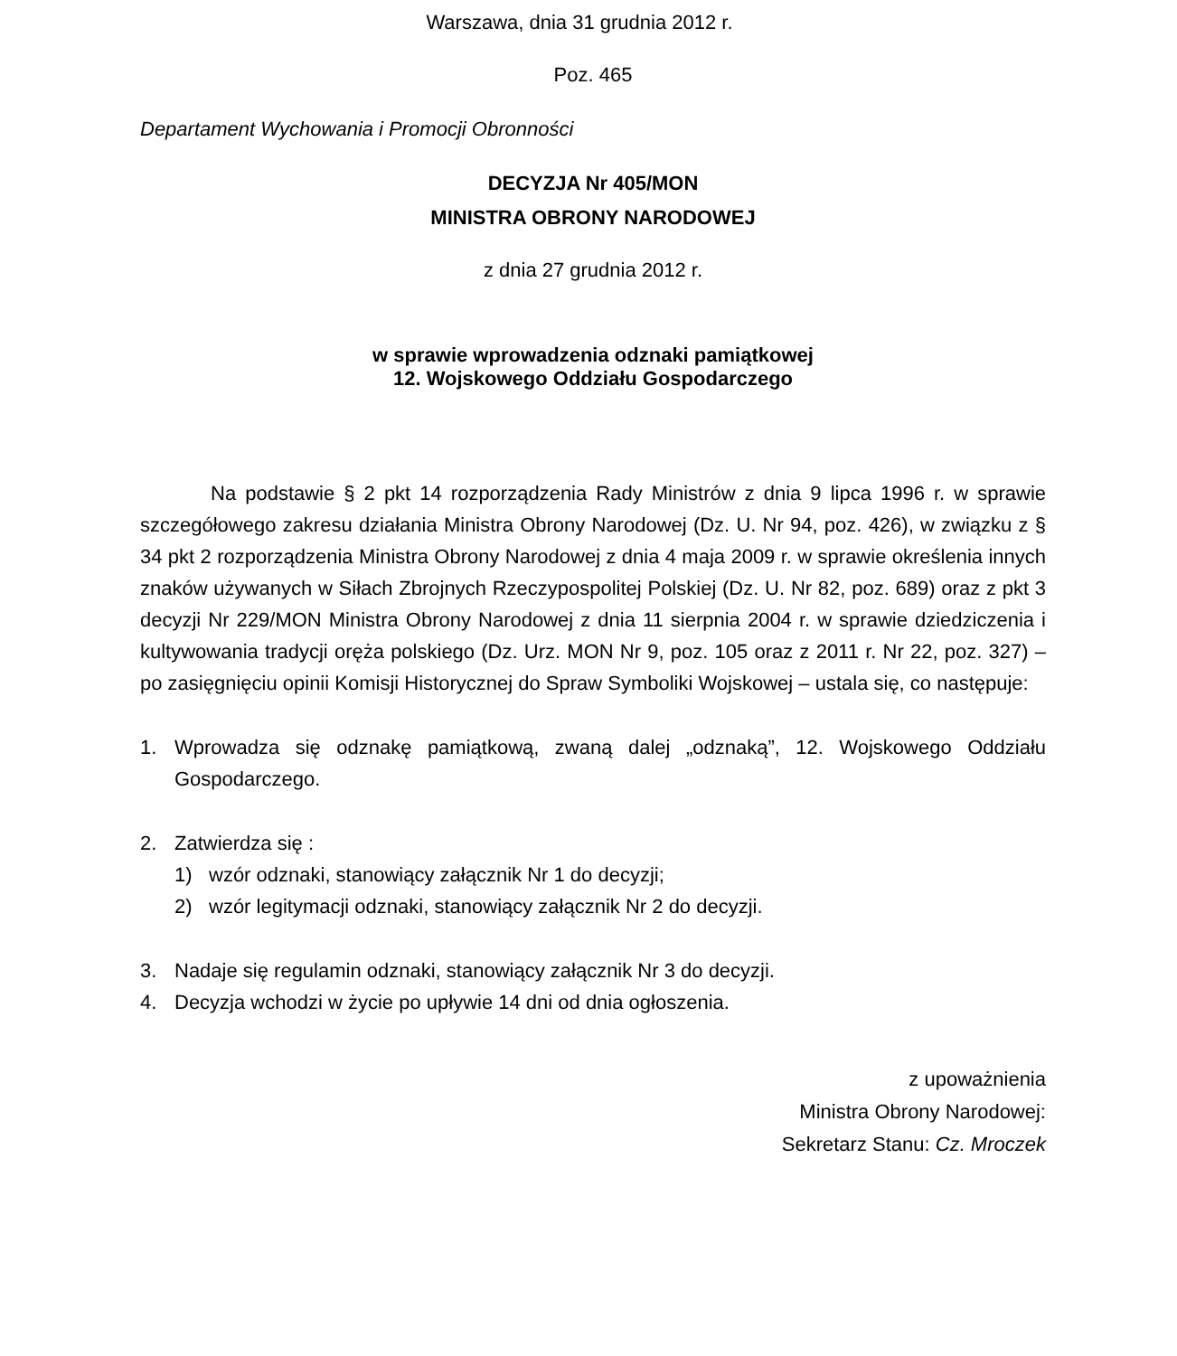Warszawa, dnia 31 grudnia 2012 r.
Poz. 465
Departament Wychowania i Promocji Obronności
DECYZJA Nr 405/MON
MINISTRA OBRONY NARODOWEJ
z dnia 27 grudnia 2012 r.
w sprawie wprowadzenia odznaki pamiątkowej
12. Wojskowego Oddziału Gospodarczego
Na podstawie § 2 pkt 14 rozporządzenia Rady Ministrów z dnia 9 lipca 1996 r. w sprawie szczegółowego zakresu działania Ministra Obrony Narodowej (Dz. U. Nr 94, poz. 426), w związku z § 34 pkt 2 rozporządzenia Ministra Obrony Narodowej z dnia 4 maja 2009 r. w sprawie określenia innych znaków używanych w Siłach Zbrojnych Rzeczypospolitej Polskiej (Dz. U. Nr 82, poz. 689) oraz z pkt 3 decyzji Nr 229/MON Ministra Obrony Narodowej z dnia 11 sierpnia 2004 r. w sprawie dziedziczenia i kultywowania tradycji oręża polskiego (Dz. Urz. MON Nr 9, poz. 105 oraz z 2011 r. Nr 22, poz. 327) – po zasięgnięciu opinii Komisji Historycznej do Spraw Symboliki Wojskowej – ustala się, co następuje:
1. Wprowadza się odznakę pamiątkową, zwaną dalej „odznaką”, 12. Wojskowego Oddziału Gospodarczego.
2. Zatwierdza się :
1) wzór odznaki, stanowiący załącznik Nr 1 do decyzji;
2) wzór legitymacji odznaki, stanowiący załącznik Nr 2 do decyzji.
3. Nadaje się regulamin odznaki, stanowiący załącznik Nr 3 do decyzji.
4. Decyzja wchodzi w życie po upływie 14 dni od dnia ogłoszenia.
z upoważnienia
Ministra Obrony Narodowej:
Sekretarz Stanu: Cz. Mroczek